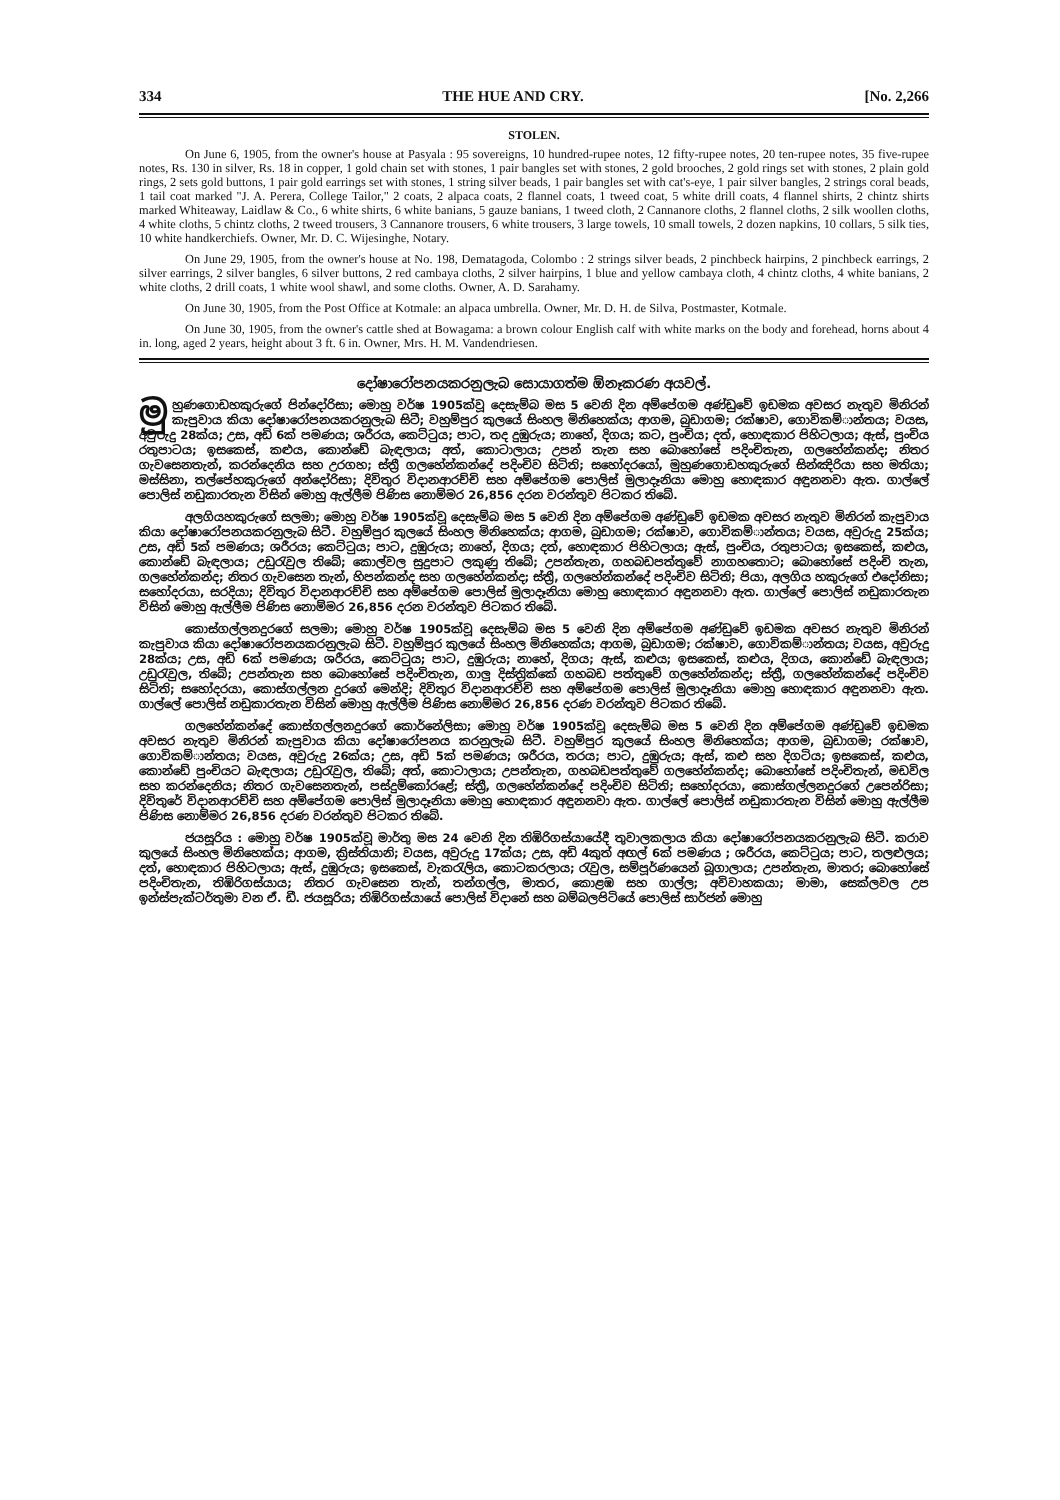334 THE HUE AND CRY. [No. 2,266
STOLEN.
On June 6, 1905, from the owner's house at Pasyala : 95 sovereigns, 10 hundred-rupee notes, 12 fifty-rupee notes, 20 ten-rupee notes, 35 five-rupee notes, Rs. 130 in silver, Rs. 18 in copper, 1 gold chain set with stones, 1 pair bangles set with stones, 2 gold brooches, 2 gold rings set with stones, 2 plain gold rings, 2 sets gold buttons, 1 pair gold earrings set with stones, 1 string silver beads, 1 pair bangles set with cat's-eye, 1 pair silver bangles, 2 strings coral beads, 1 tail coat marked "J. A. Perera, College Tailor," 2 coats, 2 alpaca coats, 2 flannel coats, 1 tweed coat, 5 white drill coats, 4 flannel shirts, 2 chintz shirts marked Whiteaway, Laidlaw & Co., 6 white shirts, 6 white banians, 5 gauze banians, 1 tweed cloth, 2 Cannanore cloths, 2 flannel cloths, 2 silk woollen cloths, 4 white cloths, 5 chintz cloths, 2 tweed trousers, 3 Cannanore trousers, 6 white trousers, 3 large towels, 10 small towels, 2 dozen napkins, 10 collars, 5 silk ties, 10 white handkerchiefs. Owner, Mr. D. C. Wijesinghe, Notary.
On June 29, 1905, from the owner's house at No. 198, Dematagoda, Colombo : 2 strings silver beads, 2 pinchbeck hairpins, 2 pinchbeck earrings, 2 silver earrings, 2 silver bangles, 6 silver buttons, 2 red cambaya cloths, 2 silver hairpins, 1 blue and yellow cambaya cloth, 4 chintz cloths, 4 white banians, 2 white cloths, 2 drill coats, 1 white wool shawl, and some cloths. Owner, A. D. Sarahamy.
On June 30, 1905, from the Post Office at Kotmale: an alpaca umbrella. Owner, Mr. D. H. de Silva, Postmaster, Kotmale.
On June 30, 1905, from the owner's cattle shed at Bowagama: a brown colour English calf with white marks on the body and forehead, horns about 4 in. long, aged 2 years, height about 3 ft. 6 in. Owner, Mrs. H. M. Vandendriesen.
දෝෂාරෝපනයකරනුලැබ සොයාගත්ම ඕනෑකරණ අයවල්.
මු හුණගොඩහකුරුගේ පින්දෝරිසා; මොහු වර්ෂ 1905ක්වූ දෙසැම්බ මස 5 වෙනි දින අම්පේගම අණ්ඩුවේ ඉඩමක අවසර නැතුව මිනිරන් කැපුවාය කියා දෝෂාරෝපනයකරනුලැබ සිටී; වහුම්පුර කුලයේ සිංහල මිනිහෙක්ය; ආගම, බුඩාගම; රක්ෂාව, ගොවිකම්ාන්තය; වයස, අවුරුදු 28ක්ය; උස, අඩි 6ක් පමණය; ශරීරය, කෙට්ටුය; පාට, තද දුඹුරුය; නාහේ, දිගය; කට, පුංචිය; දත්, හොඳකාර පිහිටලාය; ඇස්, පුංචිය රතුපාටය; ඉසකෙස්, කළුය, කොන්ඩේ බැඳලාය; අත්, කොටාලාය; උපන් තැන සහ බොහෝසේ පදිංචිතැන, ගලහේන්කන්ද; නිතර ගැවසෙනතැන්, කරන්දෙනිය සහ උරගහ; ස්ත්‍රී ගලහේන්කන්දේ පදිංචිව සිටිති; සහෝදරයෝ, මුහුණගොඩහකුරුගේ සින්ඤිරියා සහ මතියා; මස්සිනා, තල්පේහකුරුගේ අන්දෝරිසා; දිවිතුර විදානආරච්චි සහ අම්පේගම පොලිස් මුලාදෑනියා මොහු හොඳකාර අඳුනනවා ඇත. ගාල්ලේ පොලිස් නඩුකාරතැන විසින් මොහු ඇල්ලීම පිණිස නොම්මර 26,856 දරන වරන්තුව පිටකර තිබේ.
අලගියහකුරුගේ සලමා; මොහු වර්ෂ 1905ක්වූ දෙසැම්බ මස 5 වෙනි දින අම්පේගම අණ්ඩුවේ ඉඩමක අවසර නැතුව මිනිරන් කැපුවාය කියා දෝෂාරෝපනයකරනුලැබ සිටී. වහුම්පුර කුලයේ සිංහල මිනිහෙක්ය; ආගම, බුඩාගම; රක්ෂාව, ගොවිකම්ාන්තය; වයස, අවුරුදු 25ක්ය; උස, අඩි 5ක් පමණය; ශරීරය; කෙට්ටුය; පාට, දුඹුරුය; නාහේ, දිගය; දත්, හොඳකාර පිහිටලාය; ඇස්, පුංචිය, රතුපාටය; ඉසකෙස්, කළුය, කොන්ඩේ බැඳලාය; උඩුරැවුල තිබේ; කොල්වල සුදුපාට ලකුණු තිබේ; උපන්තැන, ගහබඩපත්තුවේ නාගහතොට; බොහෝසේ පදිංචි තැන, ගලහේන්කන්ද; නිතර ගැවසෙන තැන්, හිපන්කන්ද සහ ගලහේන්කන්ද; ස්ත්‍රී, ගලහේන්කන්දේ පදිංචිව සිටිති; පියා, අලගිය හකුරුගේ එදෝනිසා; සහෝදරයා, සරදියා; දිවිතුර විදානආරච්චි සහ අම්පේගම පොලිස් මුලාදෑනියා මොහු හොඳකාර අඳුනනවා ඇත. ගාල්ලේ පොලිස් නඩුකාරතැන විසින් මොහු ඇල්ලීම පිණිස නොම්මර 26,856 දරන වරන්තුව පිටකර තිබේ.
කොස්ගල්ලනදුරගේ සලමා; මොහු වර්ෂ 1905ක්වූ දෙසැම්බ මස 5 වෙනි දින අම්පේගම අණ්ඩුවේ ඉඩමක අවසර නැතුව මිනිරන් කැපුවාය කියා දෝෂාරෝපනයකරනුලැබ සිටී. වහුම්පුර කුලයේ සිංහල මිනිහෙක්ය; ආගම, බුඩාගම; රක්ෂාව, ගොවිකම්ාන්තය; වයස, අවුරුදු 28ක්ය; උස, අඩි 6ක් පමණය; ශරීරය, කෙට්ටුය; පාට, දුඹුරුය; නාහේ, දිගය; ඇස්, කළුය; ඉසකෙස්, කළුය, දිගය, කොන්ඩේ බැඳලාය; උඩුරැවුල, තිබේ; උපන්තැන සහ බොහෝසේ පදිංචිතැන, ගාලු දිස්ත්‍රික්කේ ගහබඩ පත්තුවේ ගලහේන්කන්ද; ස්ත්‍රී, ගලහේන්කන්දේ පදිංචිව සිටිති; සහෝදරයා, කොස්ගල්ලන දුරගේ මෙන්දි; දිවිතුර විදානආරච්චි සහ අම්පේගම පොලිස් මුලාදෑනියා මොහු හොඳකාර අඳුනනවා ඇත. ගාල්ලේ පොලිස් නඩුකාරතැන විසින් මොහු ඇල්ලීම පිණිස නොම්මර 26,856 දරණ වරන්තුව පිටකර තිබේ.
ගලහේන්කන්දේ කොස්ගල්ලනදුරගේ කොර්නේලිසා; මොහු වර්ෂ 1905ක්වූ දෙසැම්බ මස 5 වෙනි දින අම්පේගම අණ්ඩුවේ ඉඩමක අවසර නැතුව මිනිරන් කැපුවාය කියා දෝෂාරෝපනය කරනුලැබ සිටී. වහුම්පුර කුලයේ සිංහල මිනිහෙක්ය; ආගම, බුඩාගම; රක්ෂාව, ගොවිකම්ාන්තය; වයස, අවුරුදු 26ක්ය; උස, අඩි 5ක් පමණය; ශරීරය, තරය; පාට, දුඹුරුය; ඇස්, කළු සහ දිගටිය; ඉසකෙස්, කළුය, කොන්ඩේ පුංචියට බැඳලාය; උඩුරැවුල, තිබේ; අත්, කොටාලාය; උපන්තැන, ගහබඩපත්තුවේ ගලහේන්කන්ද; බොහෝසේ පදිංචිතැන්, මඩවිල සහ කරන්දෙනිය; නිතර ගැවසෙනතැන්, පස්දුම්කෝරළේ; ස්ත්‍රී, ගලහේන්කන්දේ පදිංචිව සිටිති; සහෝදරයා, කොස්ගල්ලනදුරගේ උපෙන්රිසා; දිවිතුරේ විදානආරච්චි සහ අම්පේගම පොලිස් මුලාදෑනියා මොහු හොඳකාර අඳුනනවා ඇත. ගාල්ලේ පොලිස් නඩුකාරතැන විසින් මොහු ඇල්ලීම පිණිස නොම්මර 26,856 දරණ වරන්තුව පිටකර තිබේ.
ජයසූරිය : මොහු වර්ෂ 1905ක්වූ මාර්තු මස 24 වෙනි දින තිඹිරිගස්යායේදී තුවාලකලාය කියා දෝෂාරෝපනයකරනුලැබ සිටී. කරාව කුලයේ සිංහල මිනිහෙක්ය; ආගම, ක්‍රිස්තියානි; වයස, අවුරුදු 17ක්ය; උස, අඩි 4කුත් අඟල් 6ක් පමණය ; ශරීරය, කෙට්ටුය; පාට, තලළුලය; දත්, හොඳකාර පිහිටලාය; ඇස්, දුඹුරුය; ඉසකෙස්, වැකරැලිය, කොටකරලාය; රැවුල, සම්පූර්ණයෙන් බූගාලාය; උපන්තැන, මාතර; බොහෝසේ පදිංචිතැන, තිඹිරිගස්යාය; නිතර ගැවසෙන තැන්, තන්ගල්ල, මාතර, කොළඹ සහ ගාල්ල; අවිවාහකයා; මාමා, සෙක්ලවල උප ඉන්ස්පැක්ටර්තුමා වන ඒ. ඩී. ජයසූරිය; තිඹිරිගස්යායේ පොලිස් විදානේ සහ බම්බලපිටියේ පොලිස් සාර්ජන් මොහු